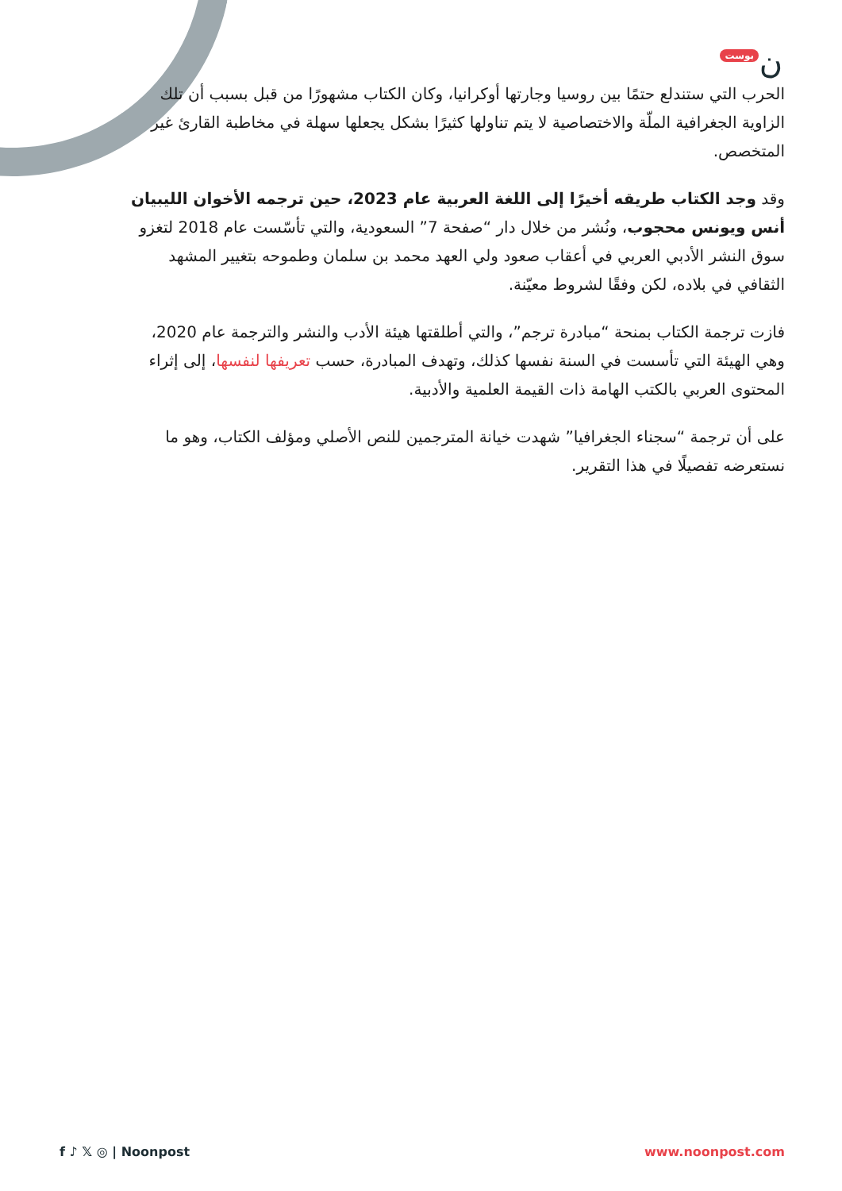ن بوست
الحرب التي ستندلع حتمًا بين روسيا وجارتها أوكرانيا، وكان الكتاب مشهورًا من قبل بسبب أن تلك الزاوية الجغرافية الملّة والاختصاصية لا يتم تناولها كثيرًا بشكل يجعلها سهلة في مخاطبة القارئ غير المتخصص.
وقد وجد الكتاب طريقه أخيرًا إلى اللغة العربية عام 2023، حين ترجمه الأخوان الليبيان أنس ويونس محجوب، ونُشر من خلال دار “صفحة 7” السعودية، والتي تأسّست عام 2018 لتغزو سوق النشر الأدبي العربي في أعقاب صعود ولي العهد محمد بن سلمان وطموحه بتغيير المشهد الثقافي في بلاده، لكن وفقًا لشروط معيّنة.
فازت ترجمة الكتاب بمنحة “مبادرة ترجم”، والتي أطلقتها هيئة الأدب والنشر والترجمة عام 2020، وهي الهيئة التي تأسست في السنة نفسها كذلك، وتهدف المبادرة، حسب تعريفها لنفسها، إلى إثراء المحتوى العربي بالكتب الهامة ذات القيمة العلمية والأدبية.
على أن ترجمة “سجناء الجغرافيا” شهدت خيانة المترجمين للنص الأصلي ومؤلف الكتاب، وهو ما نستعرضه تفصيلًا في هذا التقرير.
f ♪ 𝕏 ◎ | Noonpost www.noonpost.com